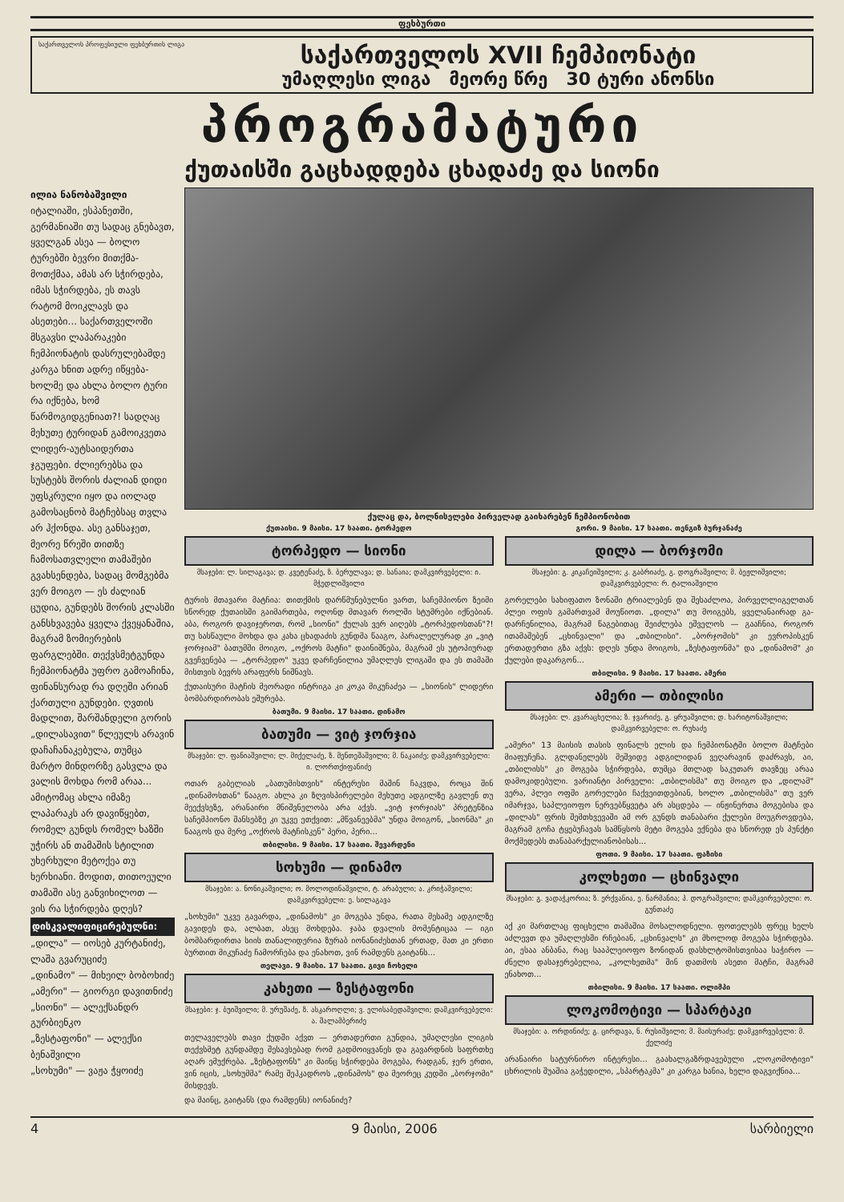ფეხბურთი
საქართველოს პროფესიული ფეხბურთის ლიგა
საქართველოს XVII ჩემპიონატი
უმაღლესი ლიგა მეორე წრე 30 ტური ანონსი
პროგრამატური
ქუთაისში გაცხადდება ცხადაძე და სიონი
ილია ნანობაშვილი
იტალიაში, ესპანეთში, გერმანიაში თუ სადაც გნებავთ, ყველგან ასეა — ბოლო ტურებში ბევრი მითქმა-მოთქმაა, ამას არ სჭირდება, იმას სჭირდება, ეს თავს რატომ მოიკლავს და ასეთები... საქართველოში მსგავსი ლაპარაკები ჩემპიონატის დასრულებამდე კარგა ხნით ადრე იწყება-ხოლმე და ახლა ბოლო ტური რა იქნება, ხომ წარმოგიდგენიათ?! სადღაც მეხუთე ტურიდან გამოიკვეთა ლიდერ-აუტსაიდერთა ჯგუფები. ძლიერებსა და სუსტებს შორის ძალიან დიდი უფსკრული იყო და იოლად გამოსაცნობ მატჩებსაც თვლა არ ჰქონდა. ასე განსაჯეთ, მეორე წრეში თითზე ჩამოსათვლელი თამაშები გვახსენდება, სადაც მომგებმა ვერ მოიგო — ეს ძალიან ცუდია, გუნდებს შორის კლასში განსხვავება ყველა ქვეყანაშია, მაგრამ ზომიერების ფარგლებში. თექვსმეტგუნდა ჩემპიონატმა უფრო გამოაჩინა, ფინანსურად რა დღეში არიან ქართული გუნდები. ღვთის მადლით, შარშანდელი გორის „დილასავით" წლეულს არავინ დაჩაჩანაკებულა, თუმცა მარტო მინდორზე გასვლა და ვალის მოხდა რომ არაა... ამიტომაც ახლა იმაზე ლაპარაკს არ დავიწყებთ, რომელ გუნდს რომელ ხაზში უჭირს ან თამაშის სტილით უხერხული მეტოქეა თუ ხერხიანი. მოდით, თითოეული თამაში ასე განვიხილოთ — ვის რა სჭირდება დღეს?
დისკვალიფიცირებულნი:
„დილა" — იოსებ კურტანიძე, ლაშა გვარუციძე
„დინამო" — მიხეილ ბობოხიძე
„ამერი" — გიორგი დავითნიძე
„სიონი" — ალექსანდრ გურბიენკო
„ზესტაფონი" — ალექსი ბენაშვილი
„სოხუმი" — ვაჟა ჭყოიძე
ქულაც და, ბოლნისელები პირველად გაიხარებენ ჩემპიონობით
ქუთაისი. 9 მაისი. 17 საათი. ტორპედო
ტორპედო — სიონი
მსაჯები: ლ. სილაგავა; დ. კვეტენაძე, ზ. ბერულავა; დ. სანაია; დამკვირვებელი: ი. მჭედლიშვილი
ტურის მთავარი მატჩია: თითქმის დარწმუნებულნი ვართ, საჩემპიონო ზეიმი სწორედ ქუთაისში გაიმართება, ოღონდ მთავარ როლში სტუმრები იქნებიან. აბა, როგორ დავიჯეროთ, რომ „სიონი" ქულას ვერ აიღებს „ტორპედოსთან"?! თუ სასწაული მოხდა და კახა ცხადაძის გუნდმა წააგო, პარალელურად კი „ვიტ ჯორჯიამ" ბათუმში მოიგო, „ოქროს მატჩი" დაინიშნება, მაგრამ ეს უტოპიურად გვეჩვენება — „ტორპედო" უკვე დარჩენილია უმაღლეს ლიგაში და ეს თამაში მისთვის ბევრს არაფერს ნიშნავს.
ქუთაისური მატჩის მეორადი ინტრიგა კი კოკა მიკუჩაძეა — „სიონის" ლიდერი ბომბარდირობას ეშურება.
ბათუმი. 9 მაისი. 17 საათი. დინამო
ბათუმი — ვიტ ჯორჯია
მსაჯები: ლ. ფანიაშვილი; ლ. მიქელაძე, ზ. მენთეშაშვილი; მ. ნაკაიძე; დამკვირვებელი: ი. ლორთქიფანიძე
ოთარ გაბელიას „ბათუმისთვის" ინტერესი მაშინ ჩაკვდა, როცა შინ „დინამოსთან" წააგო. ახლა კი ზღვისპირელები მეხუთე ადგილზე გავლენ თუ მეექვსეზე, არანაირი მნიშვნელობა არა აქვს. „ვიტ ჯორჯიას" პრეტენზია საჩემპიონო შანსებზე კი უკვე ეთქვით: „მწვანეებმა" უნდა მოიგონ, „სიონმა" კი წააგოს და მერე „ოქროს მატჩისკენ" პერი, პერი...
თბილისი. 9 მაისი. 17 საათი. შევარდენი
სოხუმი — დინამო
მსაჯები: ა. ნონიკაშვილი; ო. მოლოდინაშვილი, ტ. არაბული; ა. კრიჭაშვილი; დამკვირვებელი: ე. სილაგავა
„სოხუმი" უკვე გავარდა, „დინამოს" კი მოგება უნდა, რათა მესამე ადგილზე გავიდეს და, ალბათ, ასეც მოხდება. ჯაბა დვალის მომენტიცაა — იგი ბომბარდირთა სიის თანალიდერია ზურაბ იონანიძესთან ერთად, მათ კი ერთი ბურთით მიკუჩაძე ჩამორჩება და ენახოთ, ვინ რამდენს გაიტანს...
თელავი. 9 მაისი. 17 საათი. გივი ჩოხელი
კახეთი — ზესტაფონი
მსაჯები: ჯ. ბუიშვილი; მ. ურუშაძე, ზ. ასკაროღლი; ვ. ელისაბედაშვილი; დამკვირვებელი: ა. შალამბერიძე
თელაველებს თავი ქუდში აქვთ — ერთადერთი გუნდია, უმაღლესი ლიგის თექვსმეტ გუნდამდე შესავსებად რომ გადმოიყვანეს და გავარდნის საფრთხე აღარ ემუქრება. „ზესტაფონს" კი მაინც სჭირდება მოგება, რადგან, ჯერ ერთი, ვინ იცის, „სოხუმმა" რამე შეჰკადროს „დინამოს" და მეორეც კუდში „ბორჯომი" მისდევს.
და მაინც, გაიტანს (და რამდენს) იონანიძე?
გორი. 9 მაისი. 17 საათი. თენგიზ ბურჯანაძე
დილა — ბორჯომი
მსაჯები: გ. კიკაჩეიშვილი; კ. გაბრიაძე, გ. დოგრაშვილი; მ. ბეჟლიშვილი; დამკვირვებელი: რ. ტალიაშვილი
გორელები სახიფათო ზონაში ტრიალებენ და შესაძლოა, პირველლიგელთან პლეი ოფის გამართვამ მოუწიოთ. „დილა" თუ მოიგებს, ყველანაირად გა-დარჩენილია, მაგრამ წაგებითაც შეიძლება ეშველოს — გააჩნია, როგორ ითამაშებენ „ცხინვალი" და „თბილისი". „ბორჯომის" კი ევროპისკენ ერთადერთი გზა აქვს: დღეს უნდა მოიგოს, „ზესტაფონმა" და „დინამომ" კი ქულები დაკარგონ...
თბილისი. 9 მაისი. 17 საათი. ამერი
ამერი — თბილისი
მსაჯები: ლ. კვარაცხელია; ზ. ჯვარიძე, გ. ყრუაშვილი; დ. ხარიტონაშვილი; დამკვირვებელი: ო. რუხაძე
„ამერი" 13 მაისის თასის ფინალს ელის და ჩემპიონატში ბოლო მატჩები მიაფუჩეჩა. გლდანელებს მეშვიდე ადგილიდან ვეღარავინ დაძრავს, აი, „თბილისს" კი მოგება სჭირდება, თუმცა მთლად საკუთარ თავზეც არაა დამოკიდებული. ვარიანტი პირველი: „თბილისმა" თუ მოიგო და „დილამ" ვერა, პლეი ოფში გორელები ჩაქვეითდებიან, ხოლო „თბილისმა" თუ ვერ იმარჯვა, საპლეიოფო ნერვებწყვეტა არ ასცდება — ინჟინერთა მოგებისა და „დილას" ფრის შემთხვევაში ამ ორ გუნდს თანაბარი ქულები მოუგროვდება, მაგრამ გოჩა ტყებუჩავას სამწყსოს მეტი მოგება ექნება და სწორედ ეს პუნქტი მოქმედებს თანაბარქულიანობისას...
ფოთი. 9 მაისი. 17 საათი. ფაზისი
კოლხეთი — ცხინვალი
მსაჯები: გ. ვადაჭკორია; ზ. ერქვანია, ე. ნარმანია; პ. დოგრაშვილი; დამკვირვებელი: ო. გუნთაძე
აქ კი მართლაც ფიცხელი თამაშია მოსალოდნელი. ფოთელებს ფრეც ხელს აძლევთ და უმაღლესში რჩებიან, „ცხინვალს" კი მხოლოდ მოგება სჭირდება. აი, ესაა ანბანა, რაც სააპლეიოფო ზონიდან დასხლტომისთვისაა საჭირო — ძნელი დასაჯერებელია, „კოლხეთმა" შინ დათმოს ასეთი მატჩი, მაგრამ ენახოთ...
თბილისი. 9 მაისი. 17 საათი. ოლიმპი
ლოკომოტივი — სპარტაკი
მსაჯები: ა. ორდინიძე; გ. ცირდავა, ნ. რუსიშვილი; მ. მაისურაძე; დამკვირვებელი: მ. ქელიძე
არანაირი სატურნირო ინტერესი... გაახალგაზრდავებული „ლოკომოტივი" ცხრილის შუაშია გაჭედილი, „სპარტაკმა" კი კარგა ხანია, ხელი დაგვიქნია...
4 9 მაისი, 2006 სარბიელი